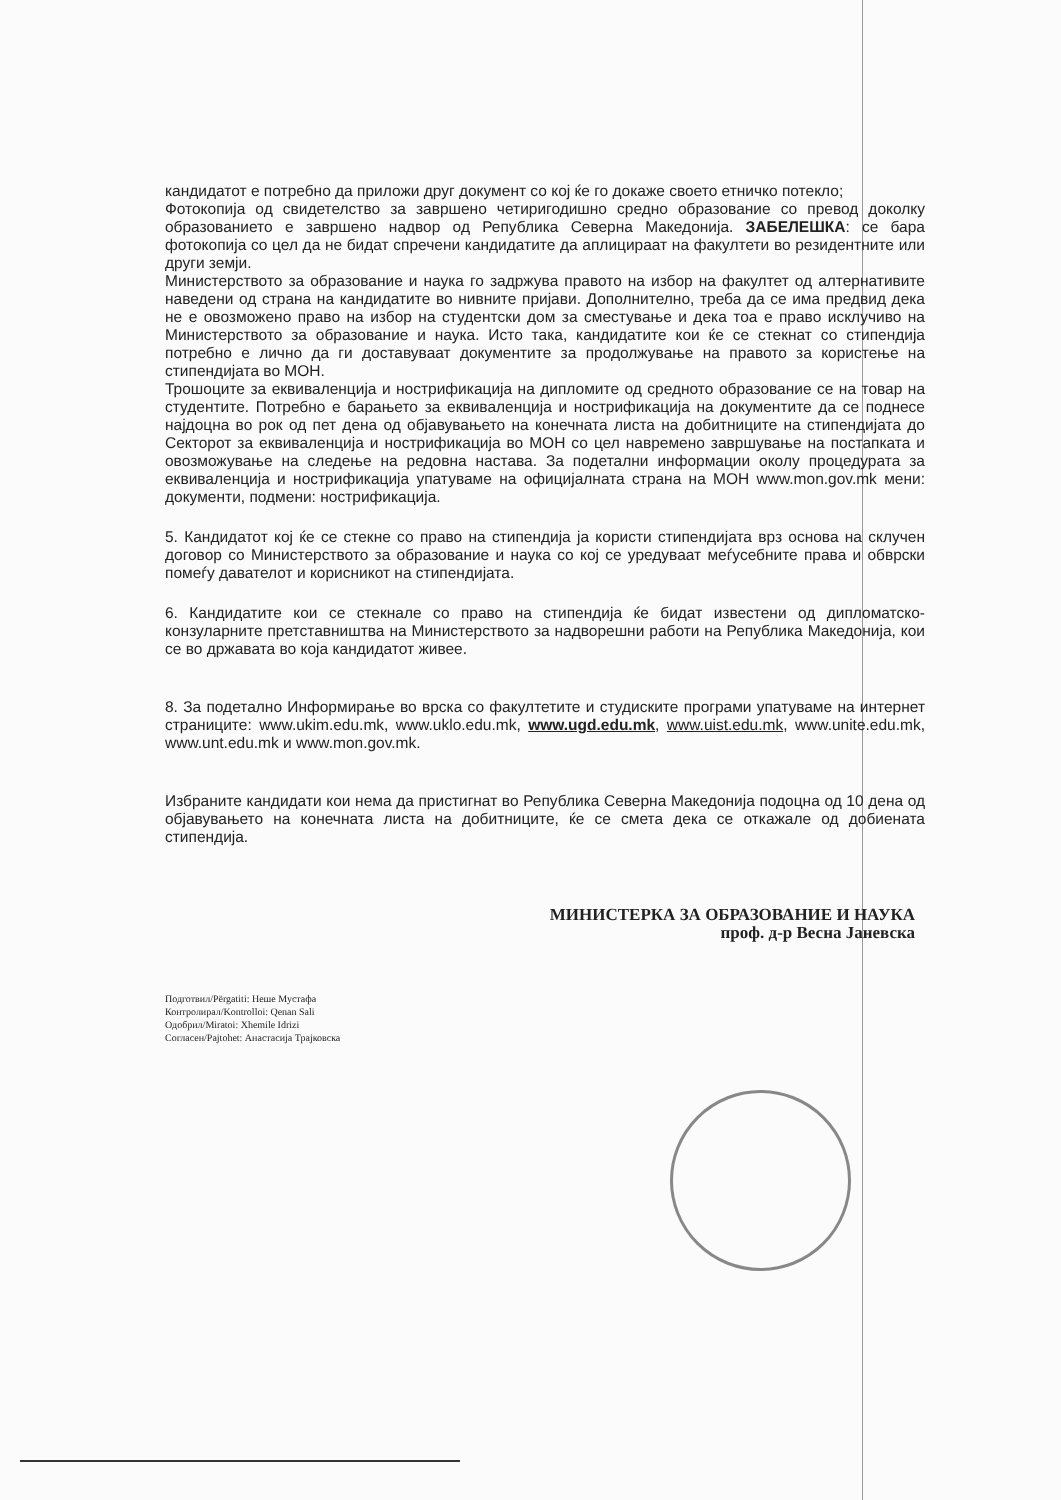кандидатот е потребно да приложи друг документ со кој ќе го докаже своето етничко потекло;
Фотокопија од свидетелство за завршено четиригодишно средно образование со превод доколку образованието е завршено надвор од Република Северна Македонија. ЗАБЕЛЕШКА: се бара фотокопија со цел да не бидат спречени кандидатите да аплицираат на факултети во резидентните или други земји.
Министерството за образование и наука го задржува правото на избор на факултет од алтернативите наведени од страна на кандидатите во нивните пријави. Дополнително, треба да се има предвид дека не е овозможено право на избор на студентски дом за сместување и дека тоа е право исклучиво на Министерството за образование и наука. Исто така, кандидатите кои ќе се стекнат со стипендија потребно е лично да ги доставуваат документите за продолжување на правото за користење на стипендијата во МОН.
Трошоците за еквиваленција и нострификација на дипломите од средното образование се на товар на студентите. Потребно е барањето за еквиваленција и нострификација на документите да се поднесе најдоцна во рок од пет дена од објавувањето на конечната листа на добитниците на стипендијата до Секторот за еквиваленција и нострификација во МОН со цел навремено завршување на постапката и овозможување на следење на редовна настава. За подетални информации околу процедурата за еквиваленција и нострификација упатуваме на официјалната страна на МОН www.mon.gov.mk мени: документи, подмени: нострификација.
5. Кандидатот кој ќе се стекне со право на стипендија ја користи стипендијата врз основа на склучен договор со Министерството за образование и наука со кој се уредуваат меѓусебните права и обврски помеѓу давателот и корисникот на стипендијата.
6. Кандидатите кои се стекнале со право на стипендија ќе бидат известени од дипломатско-конзуларните претставништва на Министерството за надворешни работи на Република Македонија, кои се во државата во која кандидатот живее.
8. За подетално Информирање во врска со факултетите и студиските програми упатуваме на интернет страниците: www.ukim.edu.mk, www.uklo.edu.mk, www.ugd.edu.mk, www.uist.edu.mk, www.unite.edu.mk, www.unt.edu.mk и www.mon.gov.mk.
Избраните кандидати кои нема да пристигнат во Република Северна Македонија подоцна од 10 дена од објавувањето на конечната листа на добитниците, ќе се смета дека се откажале од добиената стипендија.
МИНИСТЕРКА ЗА ОБРАЗОВАНИЕ И НАУКА
проф. д-р Весна Јаневска
Подготвил/Përgatiti: Неше Мустафа
Контролирал/Kontrolloi: Qenan Sali
Одобрил/Miratoi: Xhemile Idrizi
Согласен/Pajtohet: Анастасија Трајковска